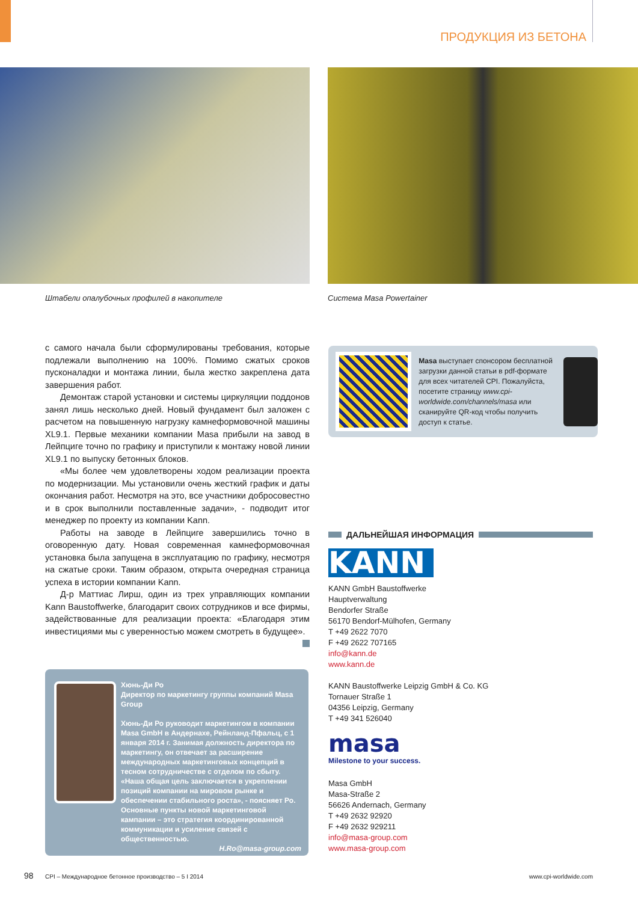ПРОДУКЦИЯ ИЗ БЕТОНА
Штабели опалубочных профилей в накопителе
Система Masa Powertainer
с самого начала были сформулированы требования, которые подлежали выполнению на 100%. Помимо сжатых сроков пусконаладки и монтажа линии, была жестко закреплена дата завершения работ.
Демонтаж старой установки и системы циркуляции поддонов занял лишь несколько дней. Новый фундамент был заложен с расчетом на повышенную нагрузку камнеформовочной машины XL9.1. Первые механики компании Masa прибыли на завод в Лейпциге точно по графику и приступили к монтажу новой линии XL9.1 по выпуску бетонных блоков.
«Мы более чем удовлетворены ходом реализации проекта по модернизации. Мы установили очень жесткий график и даты окончания работ. Несмотря на это, все участники добросовестно и в срок выполнили поставленные задачи», - подводит итог менеджер по проекту из компании Kann.
Работы на заводе в Лейпциге завершились точно в оговоренную дату. Новая современная камнеформовочная установка была запущена в эксплуатацию по графику, несмотря на сжатые сроки. Таким образом, открыта очередная страница успеха в истории компании Kann.
Д-р Маттиас Лирш, один из трех управляющих компании Kann Baustoffwerke, благодарит своих сотрудников и все фирмы, задействованные для реализации проекта: «Благодаря этим инвестициями мы с уверенностью можем смотреть в будущее».
Masa выступает спонсором бесплатной загрузки данной статьи в pdf-формате для всех читателей CPI. Пожалуйста, посетите страницу www.cpi-worldwide.com/channels/masa или сканируйте QR-код чтобы получить доступ к статье.
Хюнь-Ди Ро
Директор по маркетингу группы компаний Masa Group
Хюнь-Ди Ро руководит маркетингом в компании Masa GmbH в Андернахе, Рейнланд-Пфальц, с 1 января 2014 г. Занимая должность директора по маркетингу, он отвечает за расширение международных маркетинговых концепций в тесном сотрудничестве с отделом по сбыту. «Наша общая цель заключается в укреплении позиций компании на мировом рынке и обеспечении стабильного роста», - поясняет Ро. Основные пункты новой маркетинговой кампании – это стратегия координированной коммуникации и усиление связей с общественностью.
H.Ro@masa-group.com
ДАЛЬНЕЙШАЯ ИНФОРМАЦИЯ
KANN
KANN GmbH Baustoffwerke
Hauptverwaltung
Bendorfer Straße
56170 Bendorf-Mülhofen, Germany
T +49 2622 7070
F +49 2622 707165
info@kann.de
www.kann.de
KANN Baustoffwerke Leipzig GmbH & Co. KG
Tornauer Straße 1
04356 Leipzig, Germany
T +49 341 526040
masa
Milestone to your success.
Masa GmbH
Masa-Straße 2
56626 Andernach, Germany
T +49 2632 92920
F +49 2632 929211
info@masa-group.com
www.masa-group.com
98
CPI – Международное бетонное производство – 5 I 2014
www.cpi-worldwide.com